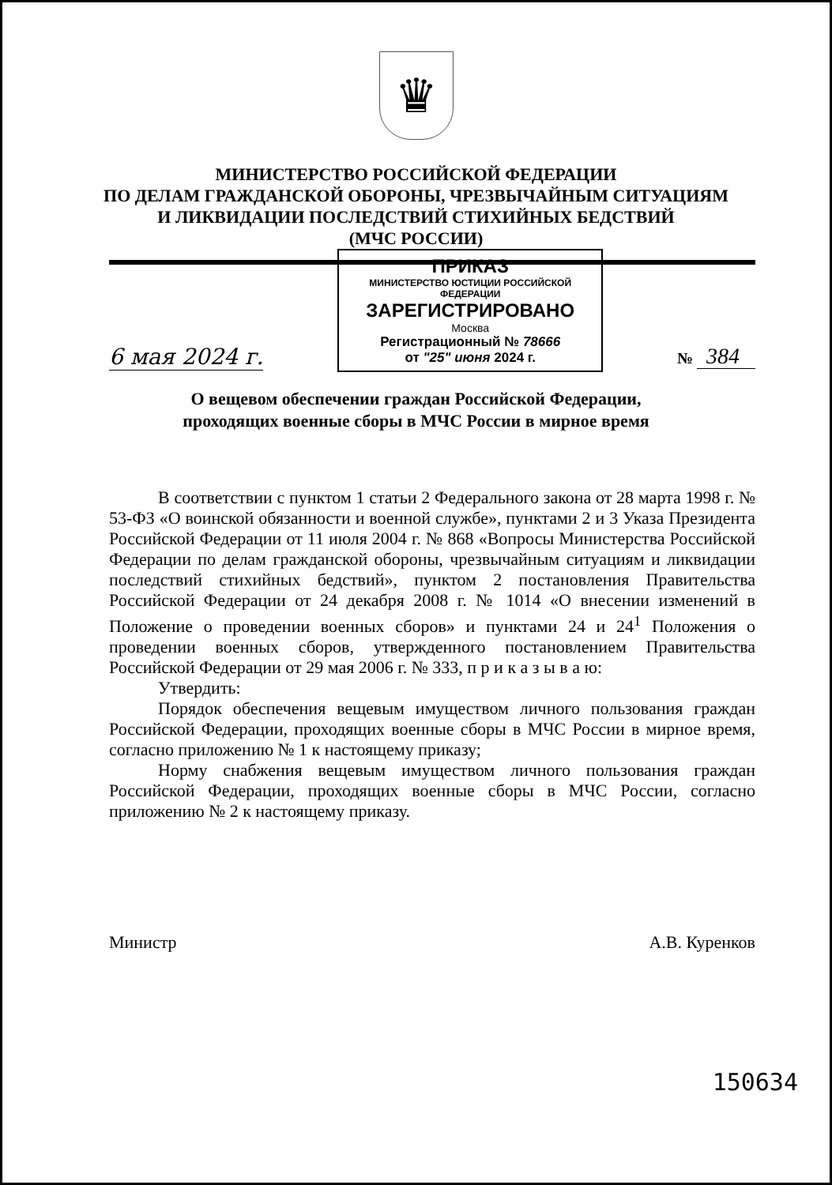♛
МИНИСТЕРСТВО РОССИЙСКОЙ ФЕДЕРАЦИИ
ПО ДЕЛАМ ГРАЖДАНСКОЙ ОБОРОНЫ, ЧРЕЗВЫЧАЙНЫМ СИТУАЦИЯМ
И ЛИКВИДАЦИИ ПОСЛЕДСТВИЙ СТИХИЙНЫХ БЕДСТВИЙ
(МЧС РОССИИ)
6 мая 2024 г.
ПРИКАЗ
МИНИСТЕРСТВО ЮСТИЦИИ РОССИЙСКОЙ ФЕДЕРАЦИИ
ЗАРЕГИСТРИРОВАНО
Москва
Регистрационный № 78666
от "25" июня 2024 г.
№ 384
О вещевом обеспечении граждан Российской Федерации,
проходящих военные сборы в МЧС России в мирное время
В соответствии с пунктом 1 статьи 2 Федерального закона от 28 марта 1998 г. № 53-ФЗ «О воинской обязанности и военной службе», пунктами 2 и 3 Указа Президента Российской Федерации от 11 июля 2004 г. № 868 «Вопросы Министерства Российской Федерации по делам гражданской обороны, чрезвычайным ситуациям и ликвидации последствий стихийных бедствий», пунктом 2 постановления Правительства Российской Федерации от 24 декабря 2008 г. № 1014 «О внесении изменений в Положение о проведении военных сборов» и пунктами 24 и 24<sup>1</sup> Положения о проведении военных сборов, утвержденного постановлением Правительства Российской Федерации от 29 мая 2006 г. № 333, п р и к а з ы в а ю:
Утвердить:
Порядок обеспечения вещевым имуществом личного пользования граждан Российской Федерации, проходящих военные сборы в МЧС России в мирное время, согласно приложению № 1 к настоящему приказу;
Норму снабжения вещевым имуществом личного пользования граждан Российской Федерации, проходящих военные сборы в МЧС России, согласно приложению № 2 к настоящему приказу.
Министр А.В. Куренков
150634